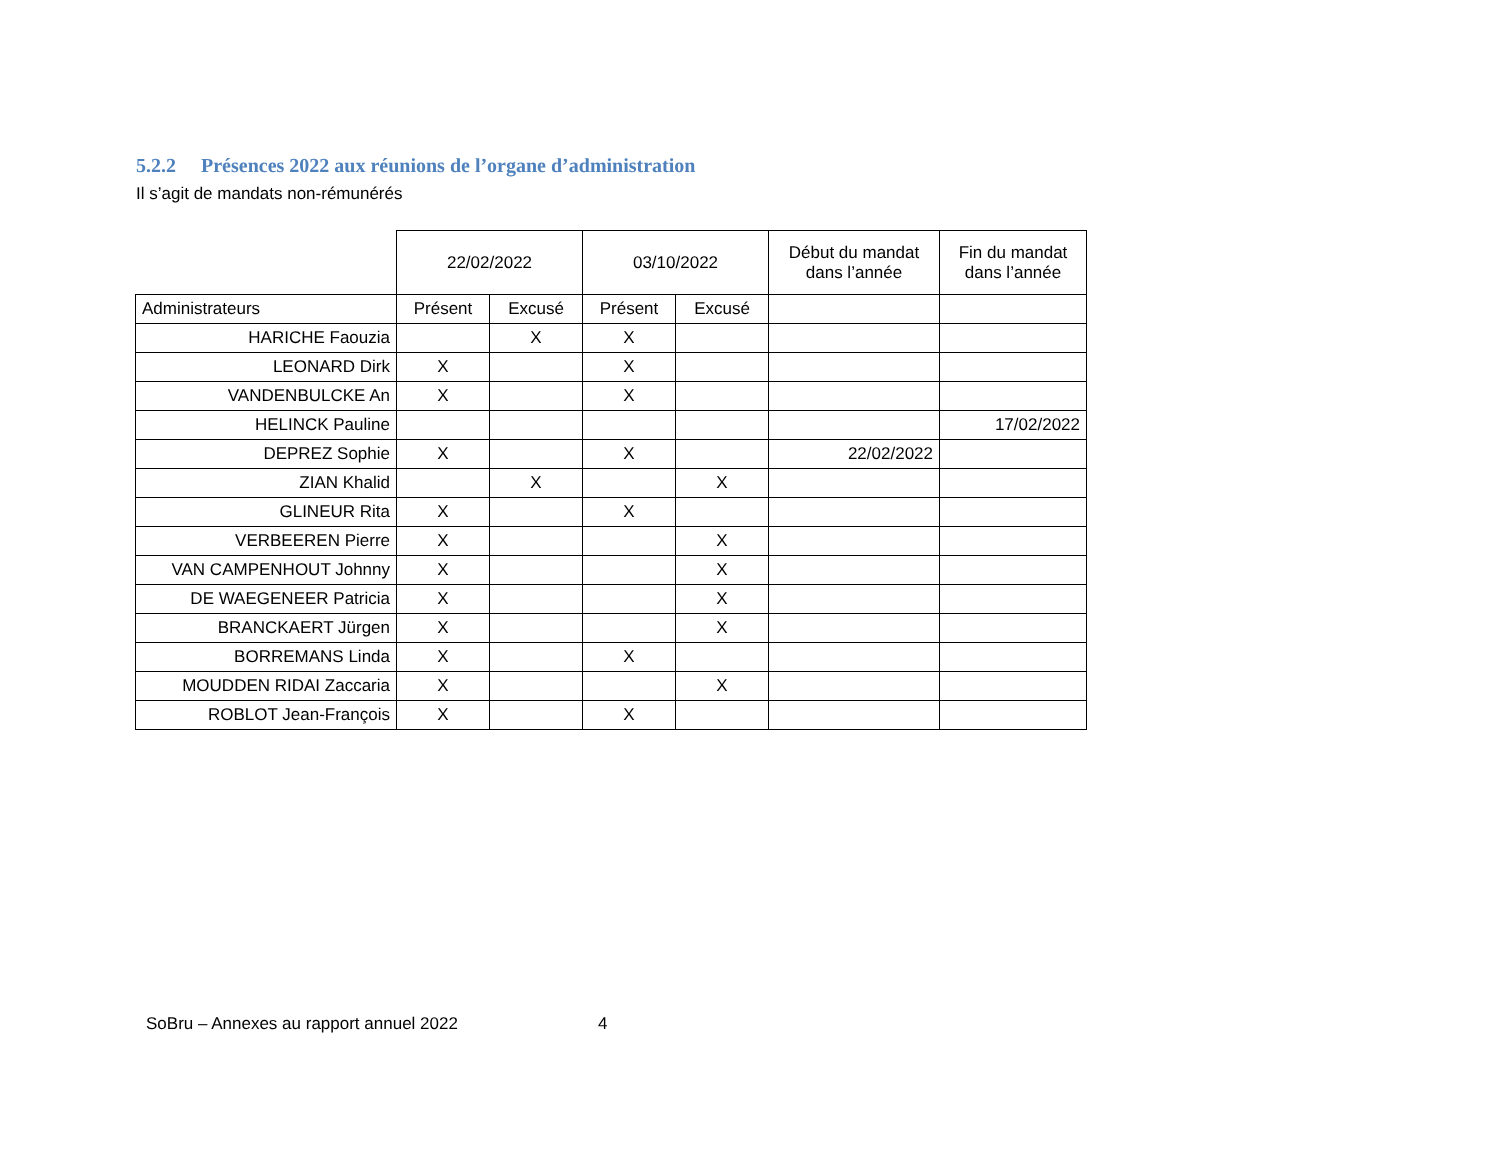5.2.2 Présences 2022 aux réunions de l’organe d’administration
Il s’agit de mandats non-rémunérés
| | 22/02/2022 | | 03/10/2022 | | Début du mandat dans l’année | Fin du mandat dans l’année |
| Administrateurs | Présent | Excusé | Présent | Excusé | | |
| HARICHE Faouzia | | X | X | | | |
| LEONARD Dirk | X | | X | | | |
| VANDENBULCKE An | X | | X | | | |
| HELINCK Pauline | | | | | | 17/02/2022 |
| DEPREZ Sophie | X | | X | | 22/02/2022 | |
| ZIAN Khalid | | X | | X | | |
| GLINEUR Rita | X | | X | | | |
| VERBEEREN Pierre | X | | | X | | |
| VAN CAMPENHOUT Johnny | X | | | X | | |
| DE WAEGENEER Patricia | X | | | X | | |
| BRANCKAERT Jürgen | X | | | X | | |
| BORREMANS Linda | X | | X | | | |
| MOUDDEN RIDAI Zaccaria | X | | | X | | |
| ROBLOT Jean-François | X | | X | | | |
SoBru – Annexes au rapport annuel 2022
4